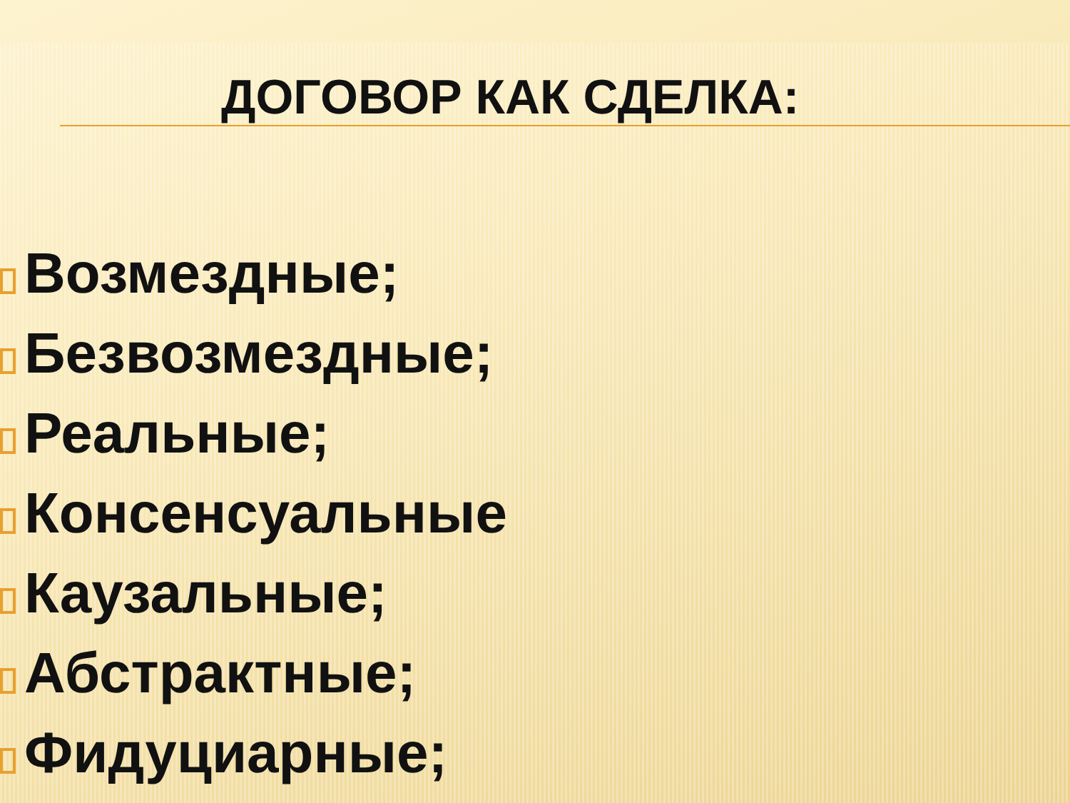ДОГОВОР КАК СДЕЛКА:
Возмездные;
Безвозмездные;
Реальные;
Консенсуальные
Каузальные;
Абстрактные;
Фидуциарные;